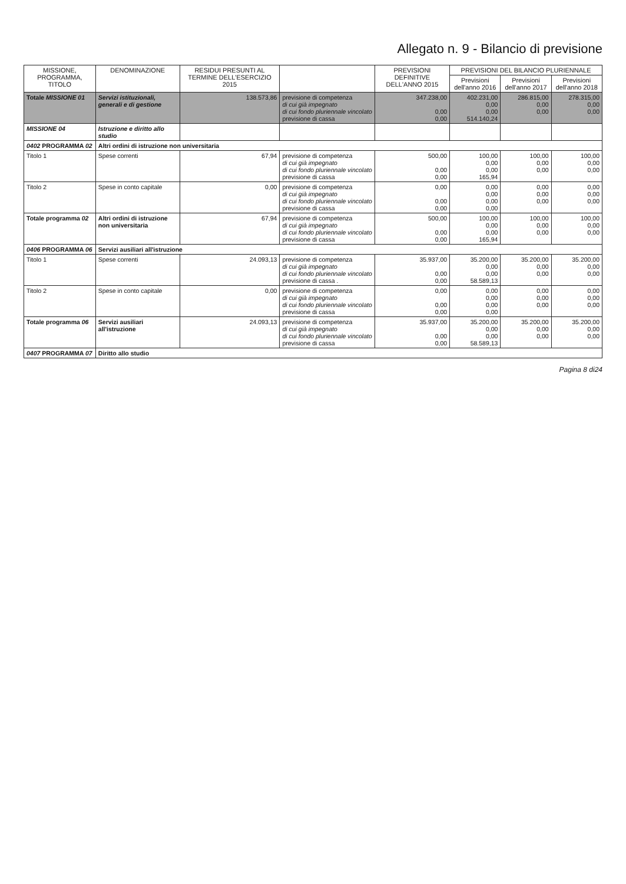Allegato n. 9 - Bilancio di previsione
| MISSIONE, PROGRAMMA, TITOLO | DENOMINAZIONE | RESIDUI PRESUNTI AL TERMINE DELL'ESERCIZIO 2015 | | PREVISIONI DEFINITIVE DELL'ANNO 2015 | PREVISIONI DEL BILANCIO PLURIENNALE | | |
| --- | --- | --- | --- | --- | --- | --- | --- |
| | | | | | Previsioni dell'anno 2016 | Previsioni dell'anno 2017 | Previsioni dell'anno 2018 |
| Totale MISSIONE 01 | Servizi istituzionali, generali e di gestione | 138.573,86 | previsione di competenza di cui già impegnato di cui fondo pluriennale vincolato previsione di cassa | 347.238,00 0,00 0,00 | 402.231,00 0,00 0,00 514.140,24 | 286.815,00 0,00 0,00 | 278.315,00 0,00 0,00 |
| MISSIONE 04 | Istruzione e diritto allo studio | | | | | | |
| 0402 PROGRAMMA 02 | Altri ordini di istruzione non universitaria | | | | | | |
| Titolo 1 | Spese correnti | 67,94 | previsione di competenza di cui già impegnato di cui fondo pluriennale vincolato previsione di cassa | 500,00 0,00 0,00 | 100,00 0,00 0,00 165,94 | 100,00 0,00 0,00 | 100,00 0,00 0,00 |
| Titolo 2 | Spese in conto capitale | 0,00 | previsione di competenza di cui già impegnato di cui fondo pluriennale vincolato previsione di cassa | 0,00 0,00 0,00 | 0,00 0,00 0,00 0,00 | 0,00 0,00 0,00 | 0,00 0,00 0,00 |
| Totale programma 02 | Altri ordini di istruzione non universitaria | 67,94 | previsione di competenza di cui già impegnato di cui fondo pluriennale vincolato previsione di cassa | 500,00 0,00 0,00 | 100,00 0,00 0,00 165,94 | 100,00 0,00 0,00 | 100,00 0,00 0,00 |
| 0406 PROGRAMMA 06 | Servizi ausiliari all'istruzione | | | | | | |
| Titolo 1 | Spese correnti | 24.093,13 | previsione di competenza di cui già impegnato di cui fondo pluriennale vincolato previsione di cassa . | 35.937,00 0,00 0,00 | 35.200,00 0,00 0,00 58.589,13 | 35.200,00 0,00 0,00 | 35.200,00 0,00 0,00 |
| Titolo 2 | Spese in conto capitale | 0,00 | previsione di competenza di cui già impegnato di cui fondo pluriennale vincolato previsione di cassa | 0,00 0,00 0,00 | 0,00 0,00 0,00 0,00 | 0,00 0,00 0,00 | 0,00 0,00 0,00 |
| Totale programma 06 | Servizi ausiliari all'istruzione | 24.093,13 | previsione di competenza di cui già impegnato di cui fondo pluriennale vincolato previsione di cassa | 35.937,00 0,00 0,00 | 35.200,00 0,00 0,00 58.589,13 | 35.200,00 0,00 0,00 | 35.200,00 0,00 0,00 |
| 0407 PROGRAMMA 07 | Diritto allo studio | | | | | | |
Pagina 8 di24